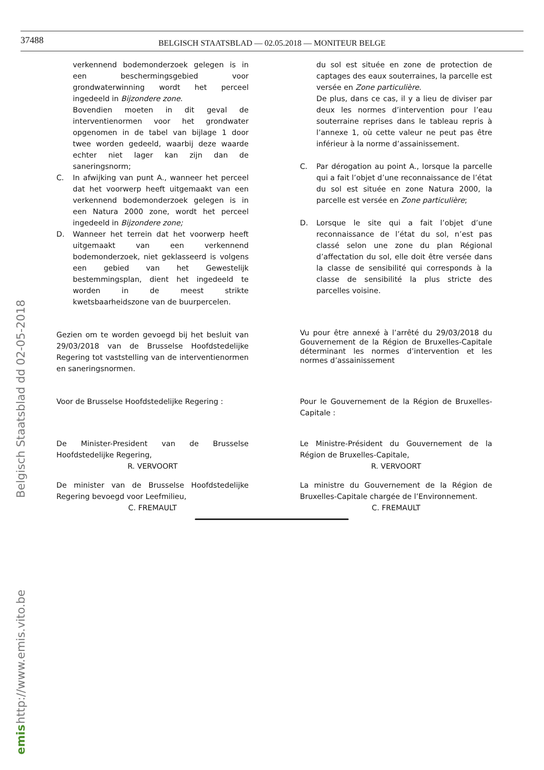37488
BELGISCH STAATSBLAD — 02.05.2018 — MONITEUR BELGE
verkennend bodemonderzoek gelegen is in een beschermingsgebied voor grondwaterwinning wordt het perceel ingedeeld in Bijzondere zone.
Bovendien moeten in dit geval de interventienormen voor het grondwater opgenomen in de tabel van bijlage 1 door twee worden gedeeld, waarbij deze waarde echter niet lager kan zijn dan de saneringsnorm;
C. In afwijking van punt A., wanneer het perceel dat het voorwerp heeft uitgemaakt van een verkennend bodemonderzoek gelegen is in een Natura 2000 zone, wordt het perceel ingedeeld in Bijzondere zone;
D. Wanneer het terrein dat het voorwerp heeft uitgemaakt van een verkennend bodemonderzoek, niet geklasseerd is volgens een gebied van het Gewestelijk bestemmingsplan, dient het ingedeeld te worden in de meest strikte kwetsbaarheidszone van de buurpercelen.
Gezien om te worden gevoegd bij het besluit van 29/03/2018 van de Brusselse Hoofdstedelijke Regering tot vaststelling van de interventienormen en saneringsnormen.
Voor de Brusselse Hoofdstedelijke Regering :
De Minister-President van de Brusselse Hoofdstedelijke Regering,
R. VERVOORT
De minister van de Brusselse Hoofdstedelijke Regering bevoegd voor Leefmilieu,
C. FREMAULT
du sol est située en zone de protection de captages des eaux souterraines, la parcelle est versée en Zone particulière.
De plus, dans ce cas, il y a lieu de diviser par deux les normes d’intervention pour l’eau souterraine reprises dans le tableau repris à l’annexe 1, où cette valeur ne peut pas être inférieur à la norme d’assainissement.
C. Par dérogation au point A., lorsque la parcelle qui a fait l’objet d’une reconnaissance de l’état du sol est située en zone Natura 2000, la parcelle est versée en Zone particulière;
D. Lorsque le site qui a fait l’objet d’une reconnaissance de l’état du sol, n’est pas classé selon une zone du plan Régional d’affectation du sol, elle doit être versée dans la classe de sensibilité qui corresponds à la classe de sensibilité la plus stricte des parcelles voisine.
Vu pour être annexé à l’arrêté du 29/03/2018 du Gouvernement de la Région de Bruxelles-Capitale déterminant les normes d’intervention et les normes d’assainissement
Pour le Gouvernement de la Région de Bruxelles-Capitale :
Le Ministre-Président du Gouvernement de la Région de Bruxelles-Capitale,
R. VERVOORT
La ministre du Gouvernement de la Région de Bruxelles-Capitale chargée de l’Environnement.
C. FREMAULT
Belgisch Staatsblad dd 02-05-2018
http://www.emis.vito.be
emis